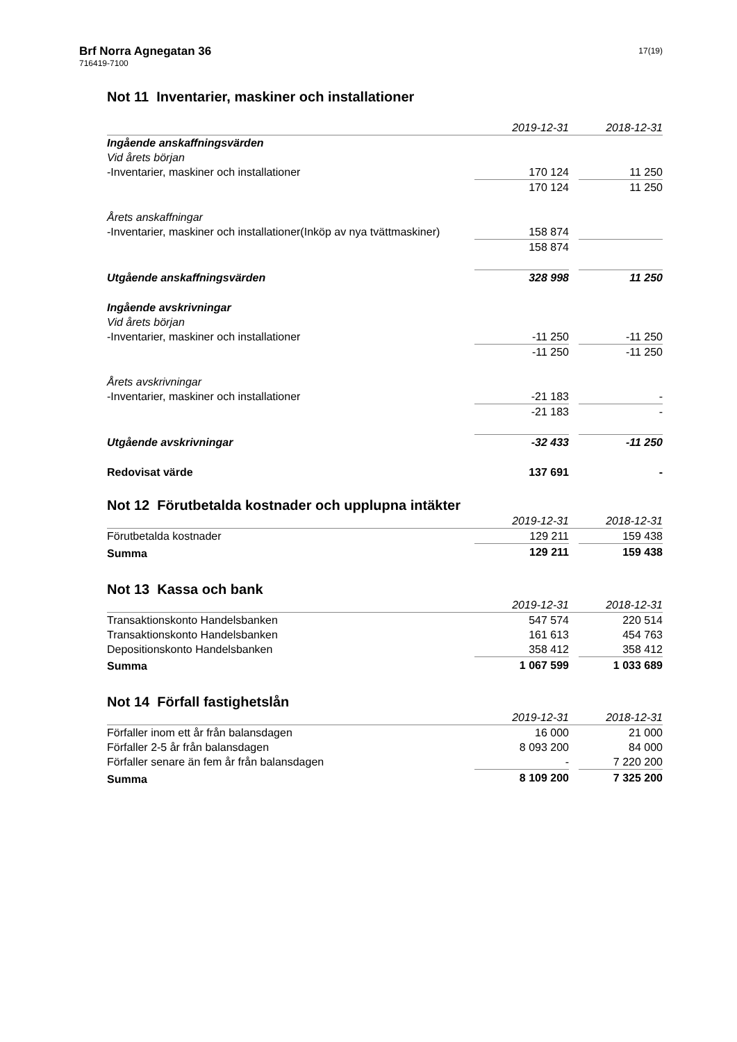Brf Norra Agnegatan 36
716419-7100
17(19)
Not 11 Inventarier, maskiner och installationer
| | 2019-12-31 | | 2018-12-31 | |
| --- | --- | --- | --- | --- |
| Ingående anskaffningsvärden | | | | |
| Vid årets början | | | | |
| -Inventarier, maskiner och installationer | 170 124 | | 11 250 | |
| | 170 124 | | 11 250 | |
| Årets anskaffningar | | | | |
| -Inventarier, maskiner och installationer(Inköp av nya tvättmaskiner) | 158 874 | | | |
| | 158 874 | | | |
| Utgående anskaffningsvärden | 328 998 | | 11 250 | |
| Ingående avskrivningar | | | | |
| Vid årets början | | | | |
| -Inventarier, maskiner och installationer | -11 250 | | -11 250 | |
| | -11 250 | | -11 250 | |
| Årets avskrivningar | | | | |
| -Inventarier, maskiner och installationer | -21 183 | | - | |
| | -21 183 | | - | |
| Utgående avskrivningar | -32 433 | | -11 250 | |
| Redovisat värde | 137 691 | | - | |
Not 12 Förutbetalda kostnader och upplupna intäkter
| | 2019-12-31 | | 2018-12-31 | |
| --- | --- | --- | --- | --- |
| Förutbetalda kostnader | 129 211 | | 159 438 | |
| Summa | 129 211 | | 159 438 | |
Not 13 Kassa och bank
| | 2019-12-31 | | 2018-12-31 | |
| --- | --- | --- | --- | --- |
| Transaktionskonto Handelsbanken | 547 574 | | 220 514 | |
| Transaktionskonto Handelsbanken | 161 613 | | 454 763 | |
| Depositionskonto Handelsbanken | 358 412 | | 358 412 | |
| Summa | 1 067 599 | | 1 033 689 | |
Not 14 Förfall fastighetslån
| | 2019-12-31 | | 2018-12-31 | |
| --- | --- | --- | --- | --- |
| Förfaller inom ett år från balansdagen | 16 000 | | 21 000 | |
| Förfaller 2-5 år från balansdagen | 8 093 200 | | 84 000 | |
| Förfaller senare än fem år från balansdagen | - | | 7 220 200 | |
| Summa | 8 109 200 | | 7 325 200 | |